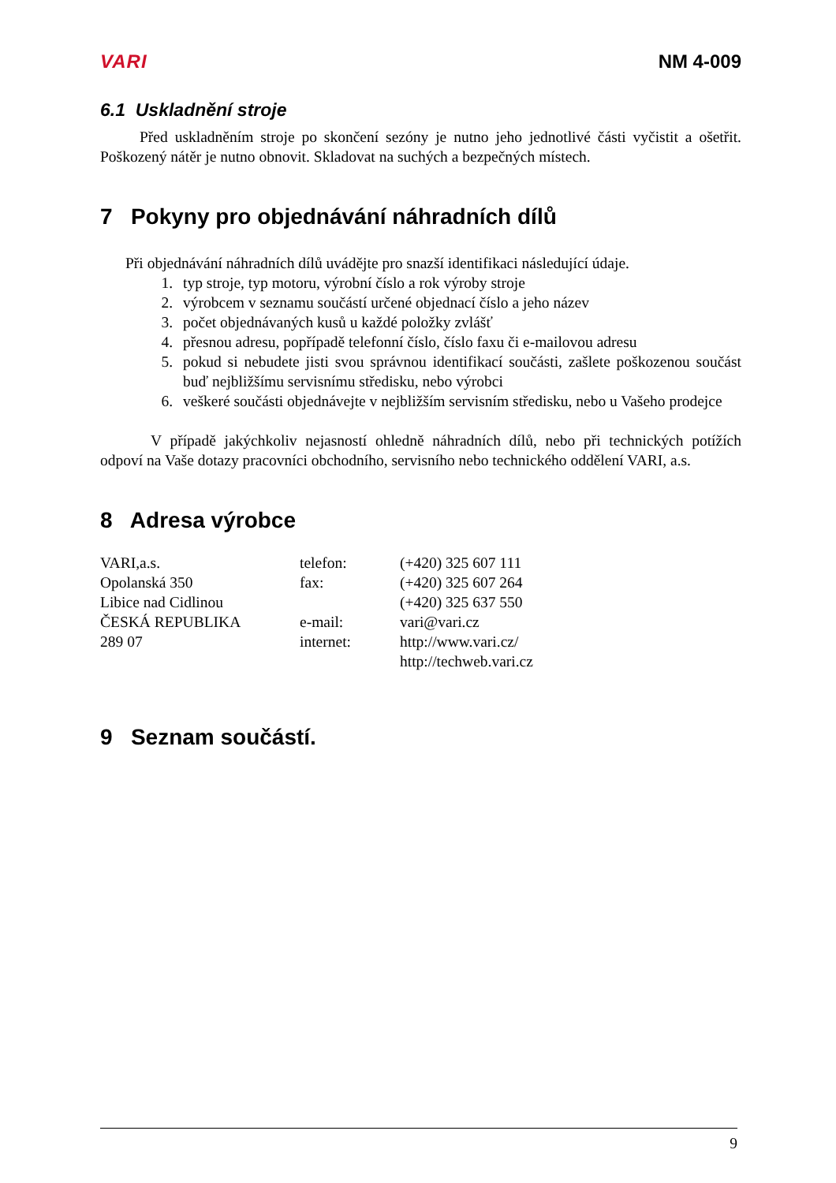VARI NM 4-009
6.1 Uskladnění stroje
Před uskladněním stroje po skončení sezóny je nutno jeho jednotlivé části vyčistit a ošetřit. Poškozený nátěr je nutno obnovit. Skladovat na suchých a bezpečných místech.
7 Pokyny pro objednávání náhradních dílů
Při objednávání náhradních dílů uvádějte pro snazší identifikaci následující údaje.
1. typ stroje, typ motoru, výrobní číslo a rok výroby stroje
2. výrobcem v seznamu součástí určené objednací číslo a jeho název
3. počet objednávaných kusů u každé položky zvlášť
4. přesnou adresu, popřípadě telefonní číslo, číslo faxu či e-mailovou adresu
5. pokud si nebudete jisti svou správnou identifikací součásti, zašlete poškozenou součást buď nejbližšímu servisnímu středisku, nebo výrobci
6. veškeré součásti objednávejte v nejbližším servisním středisku, nebo u Vašeho prodejce
V případě jakýchkoliv nejasností ohledně náhradních dílů, nebo při technických potížích odpoví na Vaše dotazy pracovníci obchodního, servisního nebo technického oddělení VARI, a.s.
8 Adresa výrobce
| VARI,a.s. | telefon: | (+420) 325 607 111 |
| Opolanská 350 | fax: | (+420) 325 607 264 |
| Libice nad Cidlinou | | (+420) 325 637 550 |
| ČESKÁ REPUBLIKA | e-mail: | vari@vari.cz |
| 289 07 | internet: | http://www.vari.cz/ |
| | | http://techweb.vari.cz |
9 Seznam součástí.
9